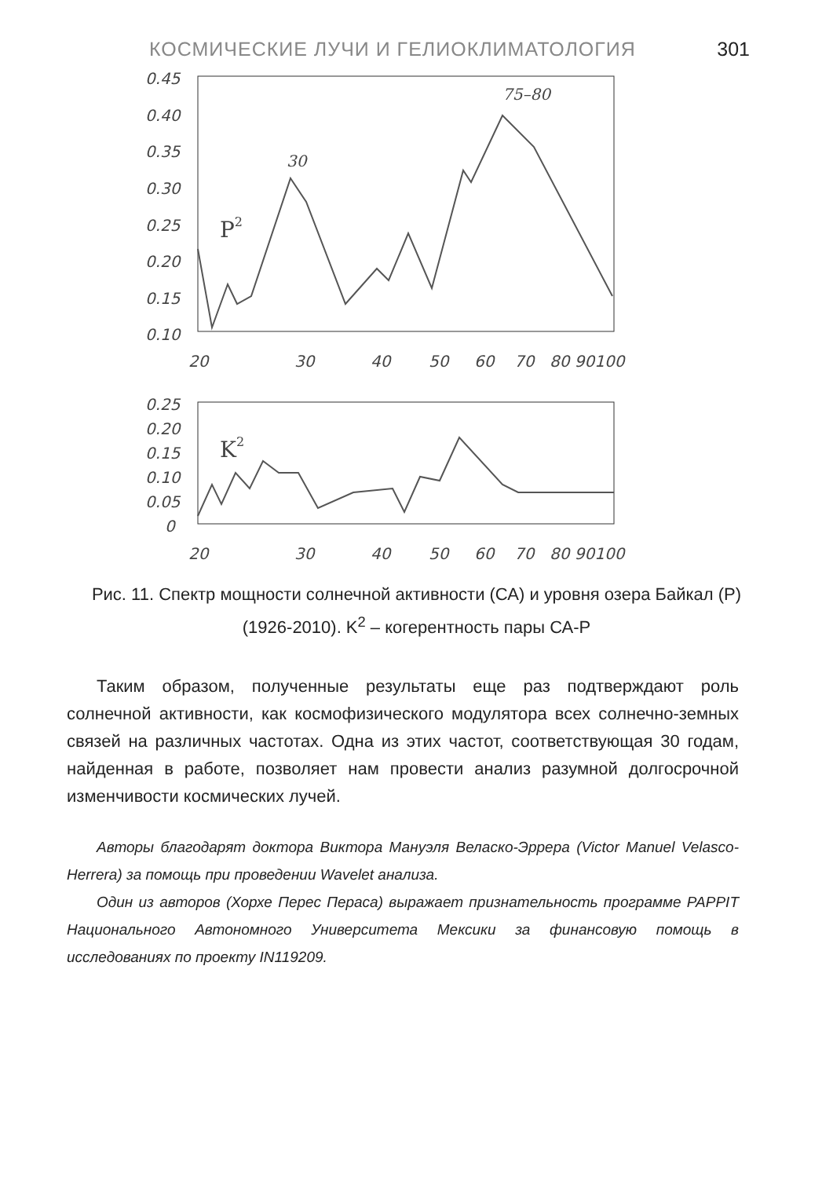КОСМИЧЕСКИЕ ЛУЧИ И ГЕЛИОКЛИМАТОЛОГИЯ 301
0.45
0.40
0.35
0.30
0.25
0.20
0.15
0.10
20
30
40
50
60
70
80 90100
P2
30
75–80
0.25
0.20
0.15
0.10
0.05
0
20
30
40
50
60
70
80 90100
K2
Рис. 11. Спектр мощности солнечной активности (СА) и уровня озера Байкал (P) (1926-2010). K<sup>2</sup> – когерентность пары СА-P
Таким образом, полученные результаты еще раз подтверждают роль солнечной активности, как космофизического модулятора всех солнечно-земных связей на различных частотах. Одна из этих частот, соответствующая 30 годам, найденная в работе, позволяет нам провести анализ разумной долгосрочной изменчивости космических лучей.
Авторы благодарят доктора Виктора Мануэля Веласко-Эррера (Victor Manuel Velasco-Herrera) за помощь при проведении Wavelet анализа.
Один из авторов (Хорхе Перес Пераса) выражает признательность программе PAPPIT Национального Автономного Университета Мексики за финансовую помощь в исследованиях по проекту IN119209.